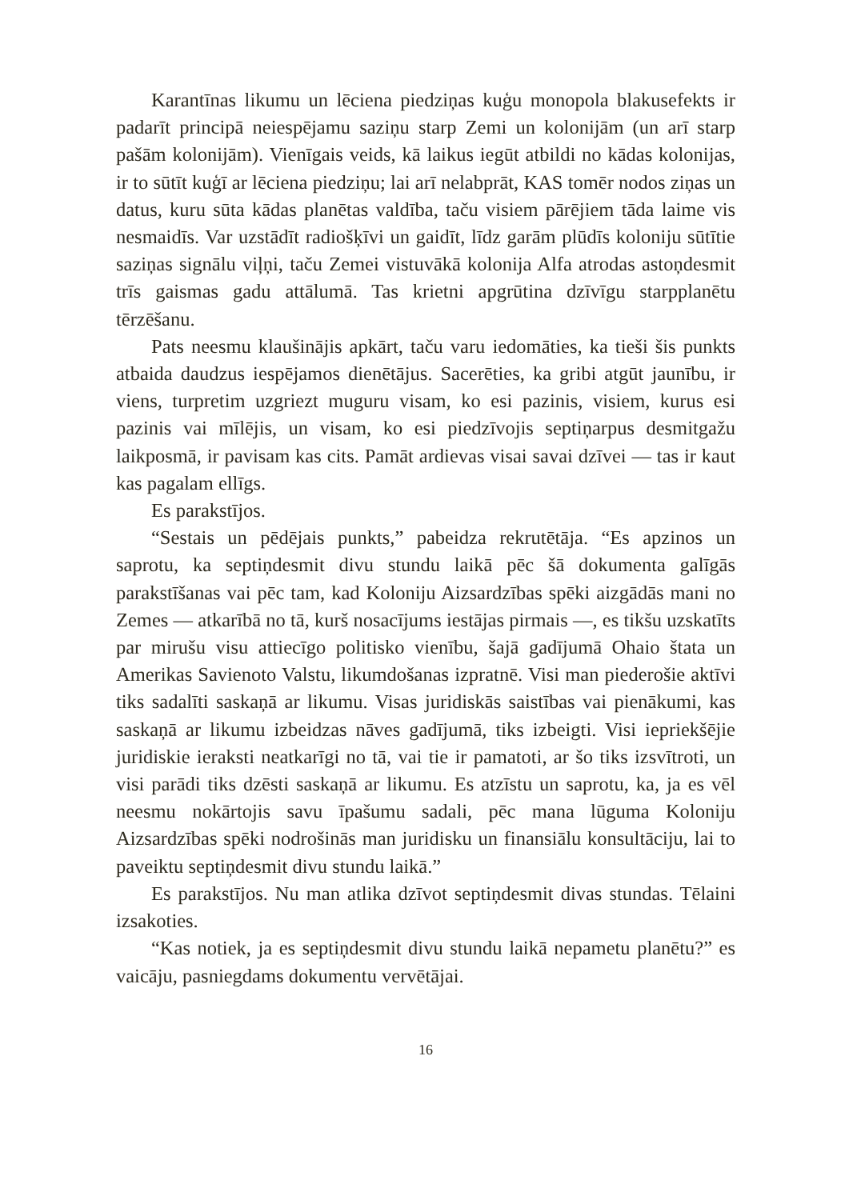Karantīnas likumu un lēciena piedziņas kuģu monopola blakusefekts ir padarīt principā neiespējamu saziņu starp Zemi un kolonijām (un arī starp pašām kolonijām). Vienīgais veids, kā laikus iegūt atbildi no kādas kolonijas, ir to sūtīt kuģī ar lēciena piedziņu; lai arī nelabprāt, KAS tomēr nodos ziņas un datus, kuru sūta kādas planētas valdība, taču visiem pārējiem tāda laime vis nesmaidīs. Var uzstādīt radiošķīvi un gaidīt, līdz garām plūdīs koloniju sūtītie saziņas signālu viļņi, taču Zemei vistuvākā kolonija Alfa atrodas astoņdesmit trīs gaismas gadu attālumā. Tas krietni apgrūtina dzīvīgu starpplanētu tērzēšanu.
Pats neesmu klaušinājis apkārt, taču varu iedomāties, ka tieši šis punkts atbaida daudzus iespējamos dienētājus. Sacerēties, ka gribi atgūt jaunību, ir viens, turpretim uzgriezt muguru visam, ko esi pazinis, visiem, kurus esi pazinis vai mīlējis, un visam, ko esi piedzīvojis septiņarpus desmitgažu laikposmā, ir pavisam kas cits. Pamāt ardievas visai savai dzīvei — tas ir kaut kas pagalam ellīgs.
Es parakstījos.
“Sestais un pēdējais punkts,” pabeidza rekrutētāja. “Es apzinos un saprotu, ka septiņdesmit divu stundu laikā pēc šā dokumenta galīgās parakstīšanas vai pēc tam, kad Koloniju Aizsardzības spēki aizgādās mani no Zemes — atkarībā no tā, kurš nosacījums iestājas pirmais —, es tikšu uzskatīts par mirušu visu attiecīgo politisko vienību, šajā gadījumā Ohaio štata un Amerikas Savienoto Valstu, likumdošanas izpratnē. Visi man piederošie aktīvi tiks sadalīti saskaņā ar likumu. Visas juridiskās saistības vai pienākumi, kas saskaņā ar likumu izbeidzas nāves gadījumā, tiks izbeigti. Visi iepriekšējie juridiskie ieraksti neatkarīgi no tā, vai tie ir pamatoti, ar šo tiks izsvītroti, un visi parādi tiks dzēsti saskaņā ar likumu. Es atzīstu un saprotu, ka, ja es vēl neesmu nokārtojis savu īpašumu sadali, pēc mana lūguma Koloniju Aizsardzības spēki nodrošinās man juridisku un finansiālu konsultāciju, lai to paveiktu septiņdesmit divu stundu laikā.”
Es parakstījos. Nu man atlika dzīvot septiņdesmit divas stundas. Tēlaini izsakoties.
“Kas notiek, ja es septiņdesmit divu stundu laikā nepametu planētu?” es vaicāju, pasniegdams dokumentu vervētājai.
16